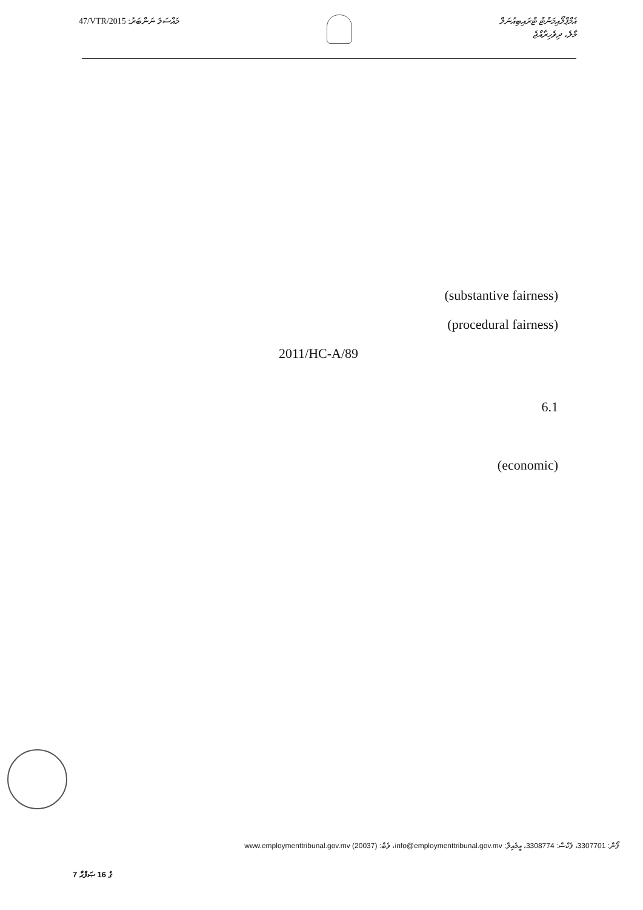47/VTR/2015 :މައްސަލަ ނަންބަރު
އެމްޕްލޯއިމަންޓް ޓްރައިބިއުނަލް
މާލެ، ދިވެހިރާއްޖެ
(substantive fairness)
(procedural fairness)
2011/HC-A/89
6.1
(economic)
ފޯން: 3307701، ފެކްސް: 3308774، އީމެއިލް: info@employmenttribunal.gov.mv، ވެބް: www.employmenttribunal.gov.mv (20037)
7 ގެ 16 ޞަފްޙާ